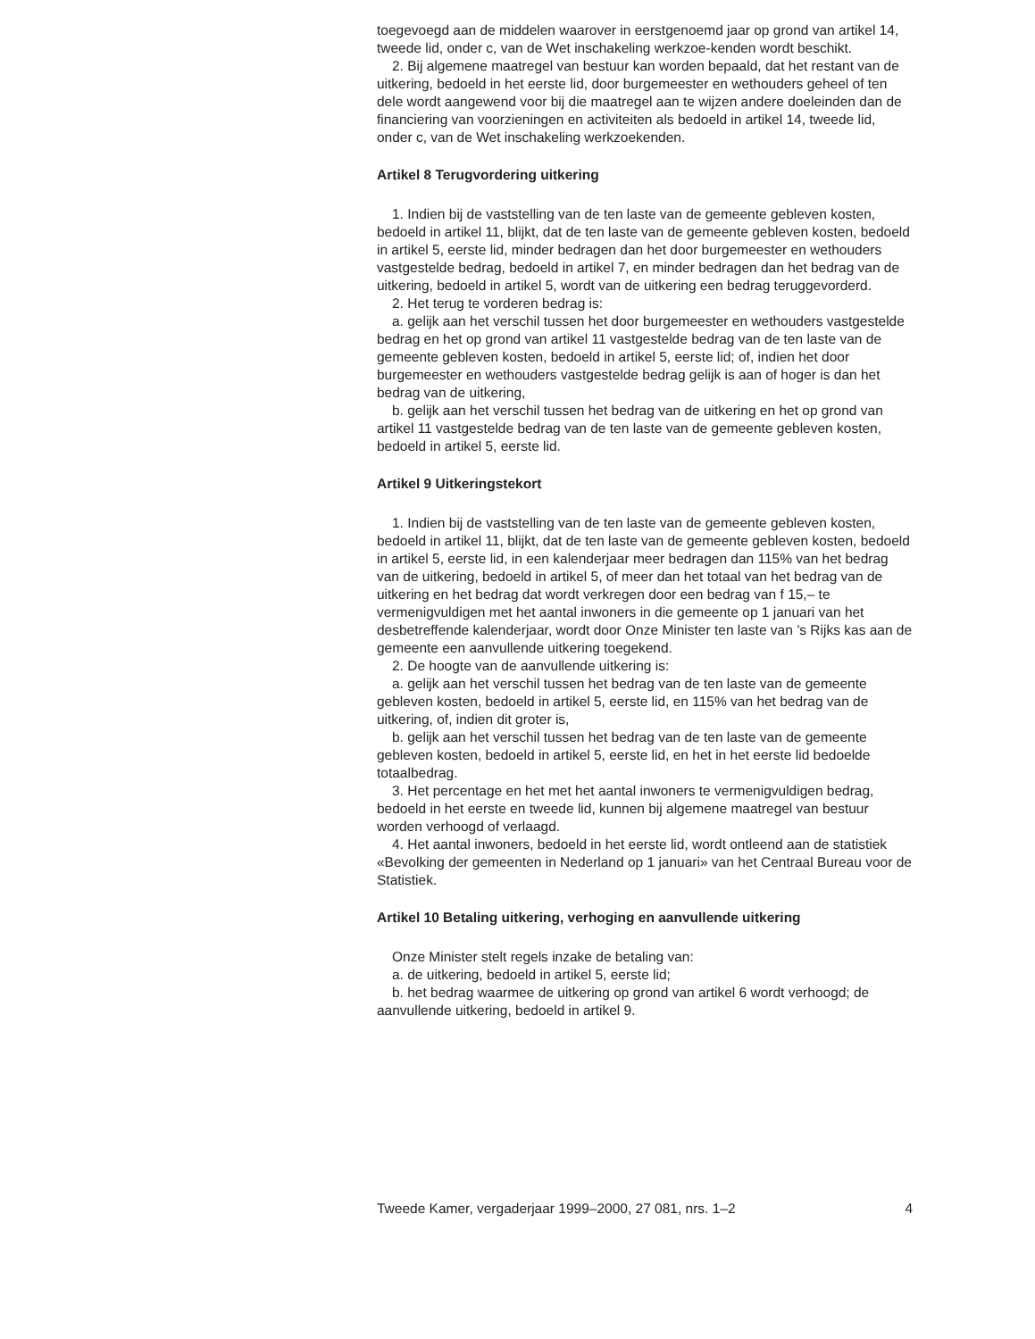toegevoegd aan de middelen waarover in eerstgenoemd jaar op grond van artikel 14, tweede lid, onder c, van de Wet inschakeling werkzoe-kenden wordt beschikt.
2. Bij algemene maatregel van bestuur kan worden bepaald, dat het restant van de uitkering, bedoeld in het eerste lid, door burgemeester en wethouders geheel of ten dele wordt aangewend voor bij die maatregel aan te wijzen andere doeleinden dan de financiering van voorzieningen en activiteiten als bedoeld in artikel 14, tweede lid, onder c, van de Wet inschakeling werkzoekenden.
Artikel 8 Terugvordering uitkering
1. Indien bij de vaststelling van de ten laste van de gemeente gebleven kosten, bedoeld in artikel 11, blijkt, dat de ten laste van de gemeente gebleven kosten, bedoeld in artikel 5, eerste lid, minder bedragen dan het door burgemeester en wethouders vastgestelde bedrag, bedoeld in artikel 7, en minder bedragen dan het bedrag van de uitkering, bedoeld in artikel 5, wordt van de uitkering een bedrag teruggevorderd.
2. Het terug te vorderen bedrag is:
a. gelijk aan het verschil tussen het door burgemeester en wethouders vastgestelde bedrag en het op grond van artikel 11 vastgestelde bedrag van de ten laste van de gemeente gebleven kosten, bedoeld in artikel 5, eerste lid; of, indien het door burgemeester en wethouders vastgestelde bedrag gelijk is aan of hoger is dan het bedrag van de uitkering,
b. gelijk aan het verschil tussen het bedrag van de uitkering en het op grond van artikel 11 vastgestelde bedrag van de ten laste van de gemeente gebleven kosten, bedoeld in artikel 5, eerste lid.
Artikel 9 Uitkeringstekort
1. Indien bij de vaststelling van de ten laste van de gemeente gebleven kosten, bedoeld in artikel 11, blijkt, dat de ten laste van de gemeente gebleven kosten, bedoeld in artikel 5, eerste lid, in een kalenderjaar meer bedragen dan 115% van het bedrag van de uitkering, bedoeld in artikel 5, of meer dan het totaal van het bedrag van de uitkering en het bedrag dat wordt verkregen door een bedrag van f 15,– te vermenigvuldigen met het aantal inwoners in die gemeente op 1 januari van het desbetreffende kalenderjaar, wordt door Onze Minister ten laste van ’s Rijks kas aan de gemeente een aanvullende uitkering toegekend.
2. De hoogte van de aanvullende uitkering is:
a. gelijk aan het verschil tussen het bedrag van de ten laste van de gemeente gebleven kosten, bedoeld in artikel 5, eerste lid, en 115% van het bedrag van de uitkering, of, indien dit groter is,
b. gelijk aan het verschil tussen het bedrag van de ten laste van de gemeente gebleven kosten, bedoeld in artikel 5, eerste lid, en het in het eerste lid bedoelde totaalbedrag.
3. Het percentage en het met het aantal inwoners te vermenigvuldigen bedrag, bedoeld in het eerste en tweede lid, kunnen bij algemene maatregel van bestuur worden verhoogd of verlaagd.
4. Het aantal inwoners, bedoeld in het eerste lid, wordt ontleend aan de statistiek «Bevolking der gemeenten in Nederland op 1 januari» van het Centraal Bureau voor de Statistiek.
Artikel 10 Betaling uitkering, verhoging en aanvullende uitkering
Onze Minister stelt regels inzake de betaling van:
a. de uitkering, bedoeld in artikel 5, eerste lid;
b. het bedrag waarmee de uitkering op grond van artikel 6 wordt verhoogd; de aanvullende uitkering, bedoeld in artikel 9.
Tweede Kamer, vergaderjaar 1999–2000, 27 081, nrs. 1–2 4